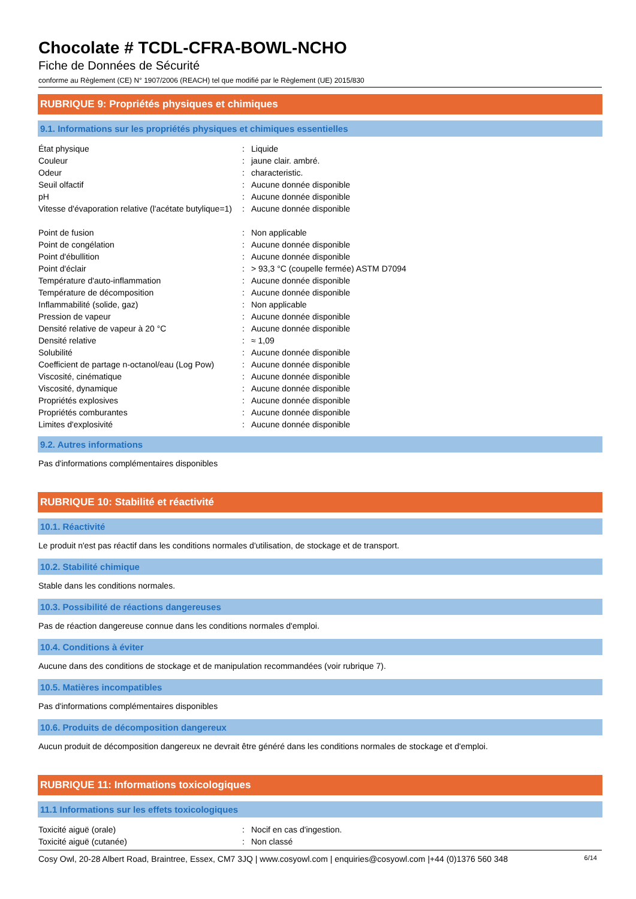Chocolate # TCDL-CFRA-BOWL-NCHO
Fiche de Données de Sécurité
conforme au Règlement (CE) N° 1907/2006 (REACH) tel que modifié par le Règlement (UE) 2015/830
RUBRIQUE 9: Propriétés physiques et chimiques
9.1. Informations sur les propriétés physiques et chimiques essentielles
| État physique | : | Liquide |
| Couleur | : | jaune clair. ambré. |
| Odeur | : | characteristic. |
| Seuil olfactif | : | Aucune donnée disponible |
| pH | : | Aucune donnée disponible |
| Vitesse d'évaporation relative (l'acétate butylique=1) | : | Aucune donnée disponible |
| Point de fusion | : | Non applicable |
| Point de congélation | : | Aucune donnée disponible |
| Point d'ébullition | : | Aucune donnée disponible |
| Point d'éclair | : | > 93,3 °C (coupelle fermée) ASTM D7094 |
| Température d'auto-inflammation | : | Aucune donnée disponible |
| Température de décomposition | : | Aucune donnée disponible |
| Inflammabilité (solide, gaz) | : | Non applicable |
| Pression de vapeur | : | Aucune donnée disponible |
| Densité relative de vapeur à 20 °C | : | Aucune donnée disponible |
| Densité relative | : | ≈ 1,09 |
| Solubilité | : | Aucune donnée disponible |
| Coefficient de partage n-octanol/eau (Log Pow) | : | Aucune donnée disponible |
| Viscosité, cinématique | : | Aucune donnée disponible |
| Viscosité, dynamique | : | Aucune donnée disponible |
| Propriétés explosives | : | Aucune donnée disponible |
| Propriétés comburantes | : | Aucune donnée disponible |
| Limites d'explosivité | : | Aucune donnée disponible |
9.2. Autres informations
Pas d'informations complémentaires disponibles
RUBRIQUE 10: Stabilité et réactivité
10.1. Réactivité
Le produit n'est pas réactif dans les conditions normales d'utilisation, de stockage et de transport.
10.2. Stabilité chimique
Stable dans les conditions normales.
10.3. Possibilité de réactions dangereuses
Pas de réaction dangereuse connue dans les conditions normales d'emploi.
10.4. Conditions à éviter
Aucune dans des conditions de stockage et de manipulation recommandées (voir rubrique 7).
10.5. Matières incompatibles
Pas d'informations complémentaires disponibles
10.6. Produits de décomposition dangereux
Aucun produit de décomposition dangereux ne devrait être généré dans les conditions normales de stockage et d'emploi.
RUBRIQUE 11: Informations toxicologiques
11.1 Informations sur les effets toxicologiques
| Toxicité aiguë (orale) | : | Nocif en cas d'ingestion. |
| Toxicité aiguë (cutanée) | : | Non classé |
Cosy Owl, 20-28 Albert Road, Braintree, Essex, CM7 3JQ | www.cosyowl.com | enquiries@cosyowl.com |+44 (0)1376 560 348 6/14